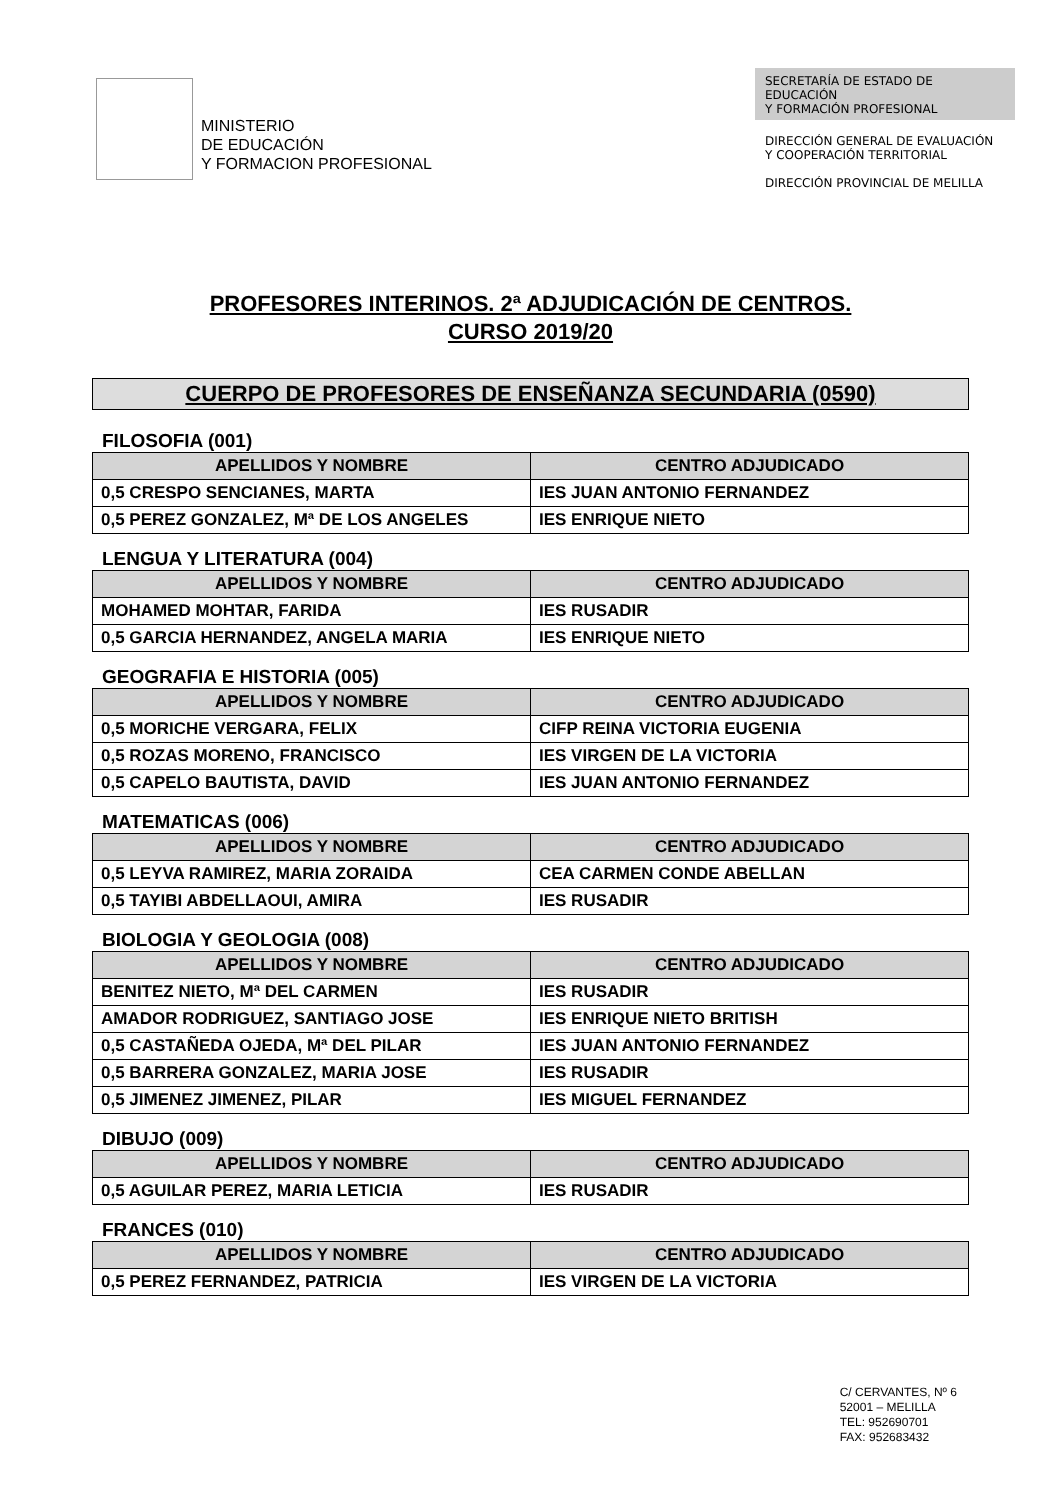MINISTERIO
DE EDUCACIÓN
Y FORMACION PROFESIONAL
SECRETARÍA DE ESTADO DE EDUCACIÓN
Y FORMACIÓN PROFESIONAL
DIRECCIÓN GENERAL DE EVALUACIÓN
Y COOPERACIÓN TERRITORIAL
DIRECCIÓN PROVINCIAL DE MELILLA
PROFESORES INTERINOS. 2ª ADJUDICACIÓN DE CENTROS.
CURSO 2019/20
CUERPO DE PROFESORES DE ENSEÑANZA SECUNDARIA (0590)
FILOSOFIA (001)
| APELLIDOS Y NOMBRE | CENTRO ADJUDICADO |
| --- | --- |
| 0,5 CRESPO SENCIANES, MARTA | IES JUAN ANTONIO FERNANDEZ |
| 0,5 PEREZ GONZALEZ, Mª DE LOS ANGELES | IES ENRIQUE NIETO |
LENGUA Y LITERATURA (004)
| APELLIDOS Y NOMBRE | CENTRO ADJUDICADO |
| --- | --- |
| MOHAMED MOHTAR, FARIDA | IES RUSADIR |
| 0,5 GARCIA HERNANDEZ, ANGELA MARIA | IES ENRIQUE NIETO |
GEOGRAFIA E HISTORIA (005)
| APELLIDOS Y NOMBRE | CENTRO ADJUDICADO |
| --- | --- |
| 0,5 MORICHE VERGARA, FELIX | CIFP REINA VICTORIA EUGENIA |
| 0,5 ROZAS MORENO, FRANCISCO | IES VIRGEN DE LA VICTORIA |
| 0,5 CAPELO BAUTISTA, DAVID | IES JUAN ANTONIO FERNANDEZ |
MATEMATICAS (006)
| APELLIDOS Y NOMBRE | CENTRO ADJUDICADO |
| --- | --- |
| 0,5 LEYVA RAMIREZ, MARIA ZORAIDA | CEA CARMEN CONDE ABELLAN |
| 0,5 TAYIBI ABDELLAOUI, AMIRA | IES RUSADIR |
BIOLOGIA Y GEOLOGIA (008)
| APELLIDOS Y NOMBRE | CENTRO ADJUDICADO |
| --- | --- |
| BENITEZ NIETO, Mª DEL CARMEN | IES RUSADIR |
| AMADOR RODRIGUEZ, SANTIAGO JOSE | IES ENRIQUE NIETO BRITISH |
| 0,5 CASTAÑEDA OJEDA, Mª DEL PILAR | IES JUAN ANTONIO FERNANDEZ |
| 0,5 BARRERA GONZALEZ, MARIA JOSE | IES RUSADIR |
| 0,5 JIMENEZ JIMENEZ, PILAR | IES MIGUEL FERNANDEZ |
DIBUJO (009)
| APELLIDOS Y NOMBRE | CENTRO ADJUDICADO |
| --- | --- |
| 0,5 AGUILAR PEREZ, MARIA LETICIA | IES RUSADIR |
FRANCES (010)
| APELLIDOS Y NOMBRE | CENTRO ADJUDICADO |
| --- | --- |
| 0,5 PEREZ FERNANDEZ, PATRICIA | IES VIRGEN DE LA VICTORIA |
C/ CERVANTES, Nº 6
52001 – MELILLA
TEL: 952690701
FAX: 952683432